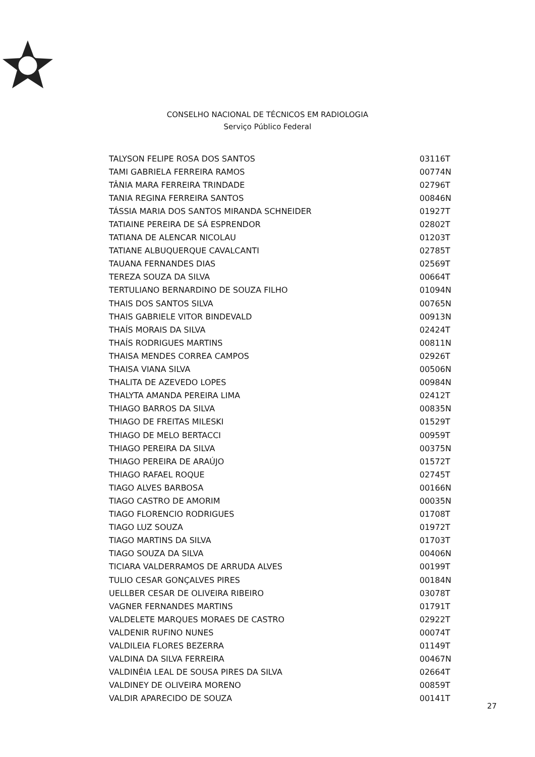CONSELHO NACIONAL DE TÉCNICOS EM RADIOLOGIA
Serviço Público Federal
| TALYSON FELIPE ROSA DOS SANTOS | 03116T |
| TAMI GABRIELA FERREIRA RAMOS | 00774N |
| TÂNIA MARA FERREIRA TRINDADE | 02796T |
| TANIA REGINA FERREIRA SANTOS | 00846N |
| TÁSSIA MARIA DOS SANTOS MIRANDA SCHNEIDER | 01927T |
| TATIAINE PEREIRA DE SÁ ESPRENDOR | 02802T |
| TATIANA DE ALENCAR NICOLAU | 01203T |
| TATIANE ALBUQUERQUE CAVALCANTI | 02785T |
| TAUANA FERNANDES DIAS | 02569T |
| TEREZA SOUZA DA SILVA | 00664T |
| TERTULIANO BERNARDINO DE SOUZA FILHO | 01094N |
| THAIS DOS SANTOS SILVA | 00765N |
| THAIS GABRIELE VITOR BINDEVALD | 00913N |
| THAÍS MORAIS DA SILVA | 02424T |
| THAÍS RODRIGUES MARTINS | 00811N |
| THAISA MENDES CORREA CAMPOS | 02926T |
| THAISA VIANA SILVA | 00506N |
| THALITA DE AZEVEDO LOPES | 00984N |
| THALYTA AMANDA PEREIRA LIMA | 02412T |
| THIAGO BARROS DA SILVA | 00835N |
| THIAGO DE FREITAS MILESKI | 01529T |
| THIAGO DE MELO BERTACCI | 00959T |
| THIAGO PEREIRA DA SILVA | 00375N |
| THIAGO PEREIRA DE ARAÚJO | 01572T |
| THIAGO RAFAEL ROQUE | 02745T |
| TIAGO ALVES BARBOSA | 00166N |
| TIAGO CASTRO DE AMORIM | 00035N |
| TIAGO FLORENCIO RODRIGUES | 01708T |
| TIAGO LUZ SOUZA | 01972T |
| TIAGO MARTINS DA SILVA | 01703T |
| TIAGO SOUZA DA SILVA | 00406N |
| TICIARA VALDERRAMOS DE ARRUDA ALVES | 00199T |
| TULIO CESAR GONÇALVES PIRES | 00184N |
| UELLBER CESAR DE OLIVEIRA RIBEIRO | 03078T |
| VAGNER FERNANDES MARTINS | 01791T |
| VALDELETE MARQUES MORAES DE CASTRO | 02922T |
| VALDENIR RUFINO NUNES | 00074T |
| VALDILEIA FLORES BEZERRA | 01149T |
| VALDINA DA SILVA FERREIRA | 00467N |
| VALDINÉIA LEAL DE SOUSA PIRES DA SILVA | 02664T |
| VALDINEY DE OLIVEIRA MORENO | 00859T |
| VALDIR APARECIDO DE SOUZA | 00141T |
27